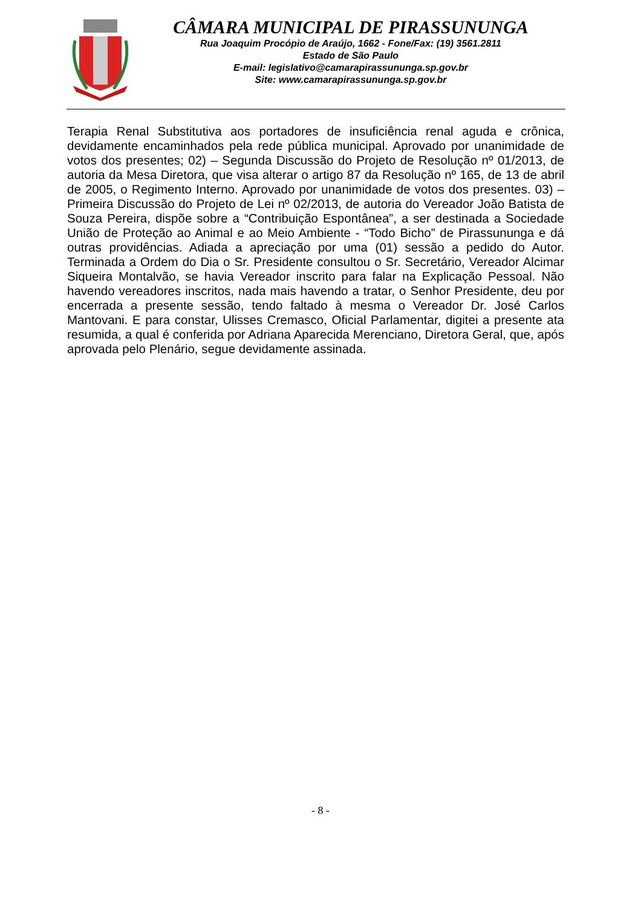CÂMARA MUNICIPAL DE PIRASSUNUNGA
Rua Joaquim Procópio de Araújo, 1662 - Fone/Fax: (19) 3561.2811
Estado de São Paulo
E-mail: legislativo@camarapirassununga.sp.gov.br
Site: www.camarapirassununga.sp.gov.br
Terapia Renal Substitutiva aos portadores de insuficiência renal aguda e crônica, devidamente encaminhados pela rede pública municipal. Aprovado por unanimidade de votos dos presentes; 02) – Segunda Discussão do Projeto de Resolução nº 01/2013, de autoria da Mesa Diretora, que visa alterar o artigo 87 da Resolução nº 165, de 13 de abril de 2005, o Regimento Interno. Aprovado por unanimidade de votos dos presentes. 03) – Primeira Discussão do Projeto de Lei nº 02/2013, de autoria do Vereador João Batista de Souza Pereira, dispõe sobre a “Contribuição Espontânea”, a ser destinada a Sociedade União de Proteção ao Animal e ao Meio Ambiente - “Todo Bicho” de Pirassununga e dá outras providências. Adiada a apreciação por uma (01) sessão a pedido do Autor. Terminada a Ordem do Dia o Sr. Presidente consultou o Sr. Secretário, Vereador Alcimar Siqueira Montalvão, se havia Vereador inscrito para falar na Explicação Pessoal. Não havendo vereadores inscritos, nada mais havendo a tratar, o Senhor Presidente, deu por encerrada a presente sessão, tendo faltado à mesma o Vereador Dr. José Carlos Mantovani. E para constar, Ulisses Cremasco, Oficial Parlamentar, digitei a presente ata resumida, a qual é conferida por Adriana Aparecida Merenciano, Diretora Geral, que, após aprovada pelo Plenário, segue devidamente assinada.
- 8 -